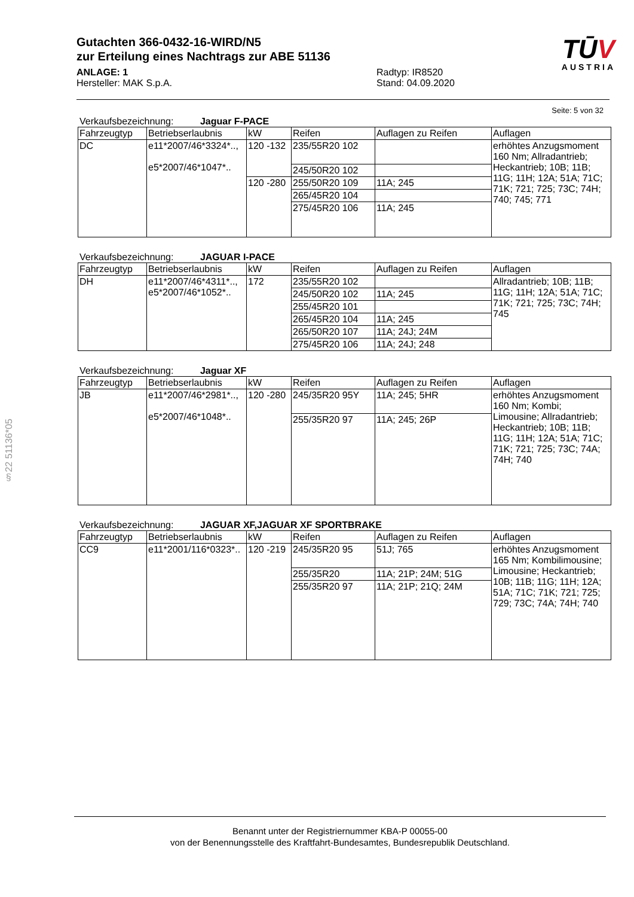§22 51136*05
Gutachten 366-0432-16-WIRD/N5
zur Erteilung eines Nachtrags zur ABE 51136
TŪV
AUSTRIA
ANLAGE: 1
Hersteller: MAK S.p.A.
Radtyp: IR8520
Stand: 04.09.2020
Seite: 5 von 32
Verkaufsbezeichnung: Jaguar F-PACE
| Fahrzeugtyp | Betriebserlaubnis | kW | Reifen | Auflagen zu Reifen | Auflagen |
| --- | --- | --- | --- | --- | --- |
| DC | e11*2007/46*3324*.., e5*2007/46*1047*.. | 120 -132 | 235/55R20 102 | | erhöhtes Anzugsmoment 160 Nm; Allradantrieb; Heckantrieb; 10B; 11B; 11G; 11H; 12A; 51A; 71C; 71K; 721; 725; 73C; 74H; 740; 745; 771 |
| | | | 245/50R20 102 | | |
| | | 120 -280 | 255/50R20 109 | 11A; 245 | |
| | | | 265/45R20 104 | | |
| | | | 275/45R20 106 | 11A; 245 | |
Verkaufsbezeichnung: JAGUAR I-PACE
| Fahrzeugtyp | Betriebserlaubnis | kW | Reifen | Auflagen zu Reifen | Auflagen |
| --- | --- | --- | --- | --- | --- |
| DH | e11*2007/46*4311*.., e5*2007/46*1052*.. | 172 | 235/55R20 102 | | Allradantrieb; 10B; 11B; 11G; 11H; 12A; 51A; 71C; 71K; 721; 725; 73C; 74H; 745 |
| | | | 245/50R20 102 | 11A; 245 | |
| | | | 255/45R20 101 | | |
| | | | 265/45R20 104 | 11A; 245 | |
| | | | 265/50R20 107 | 11A; 24J; 24M | |
| | | | 275/45R20 106 | 11A; 24J; 248 | |
Verkaufsbezeichnung: Jaguar XF
| Fahrzeugtyp | Betriebserlaubnis | kW | Reifen | Auflagen zu Reifen | Auflagen |
| --- | --- | --- | --- | --- | --- |
| JB | e11*2007/46*2981*.., e5*2007/46*1048*.. | 120 -280 | 245/35R20 95Y | 11A; 245; 5HR | erhöhtes Anzugsmoment 160 Nm; Kombi; Limousine; Allradantrieb; Heckantrieb; 10B; 11B; 11G; 11H; 12A; 51A; 71C; 71K; 721; 725; 73C; 74A; 74H; 740 |
| | | | 255/35R20 97 | 11A; 245; 26P | |
Verkaufsbezeichnung: JAGUAR XF,JAGUAR XF SPORTBRAKE
| Fahrzeugtyp | Betriebserlaubnis | kW | Reifen | Auflagen zu Reifen | Auflagen |
| --- | --- | --- | --- | --- | --- |
| CC9 | e11*2001/116*0323*.. | 120 -219 | 245/35R20 95 | 51J; 765 | erhöhtes Anzugsmoment 165 Nm; Kombilimousine; Limousine; Heckantrieb; 10B; 11B; 11G; 11H; 12A; 51A; 71C; 71K; 721; 725; 729; 73C; 74A; 74H; 740 |
| | | | 255/35R20 | 11A; 21P; 24M; 51G | |
| | | | 255/35R20 97 | 11A; 21P; 21Q; 24M | |
Benannt unter der Registriernummer KBA-P 00055-00
von der Benennungsstelle des Kraftfahrt-Bundesamtes, Bundesrepublik Deutschland.